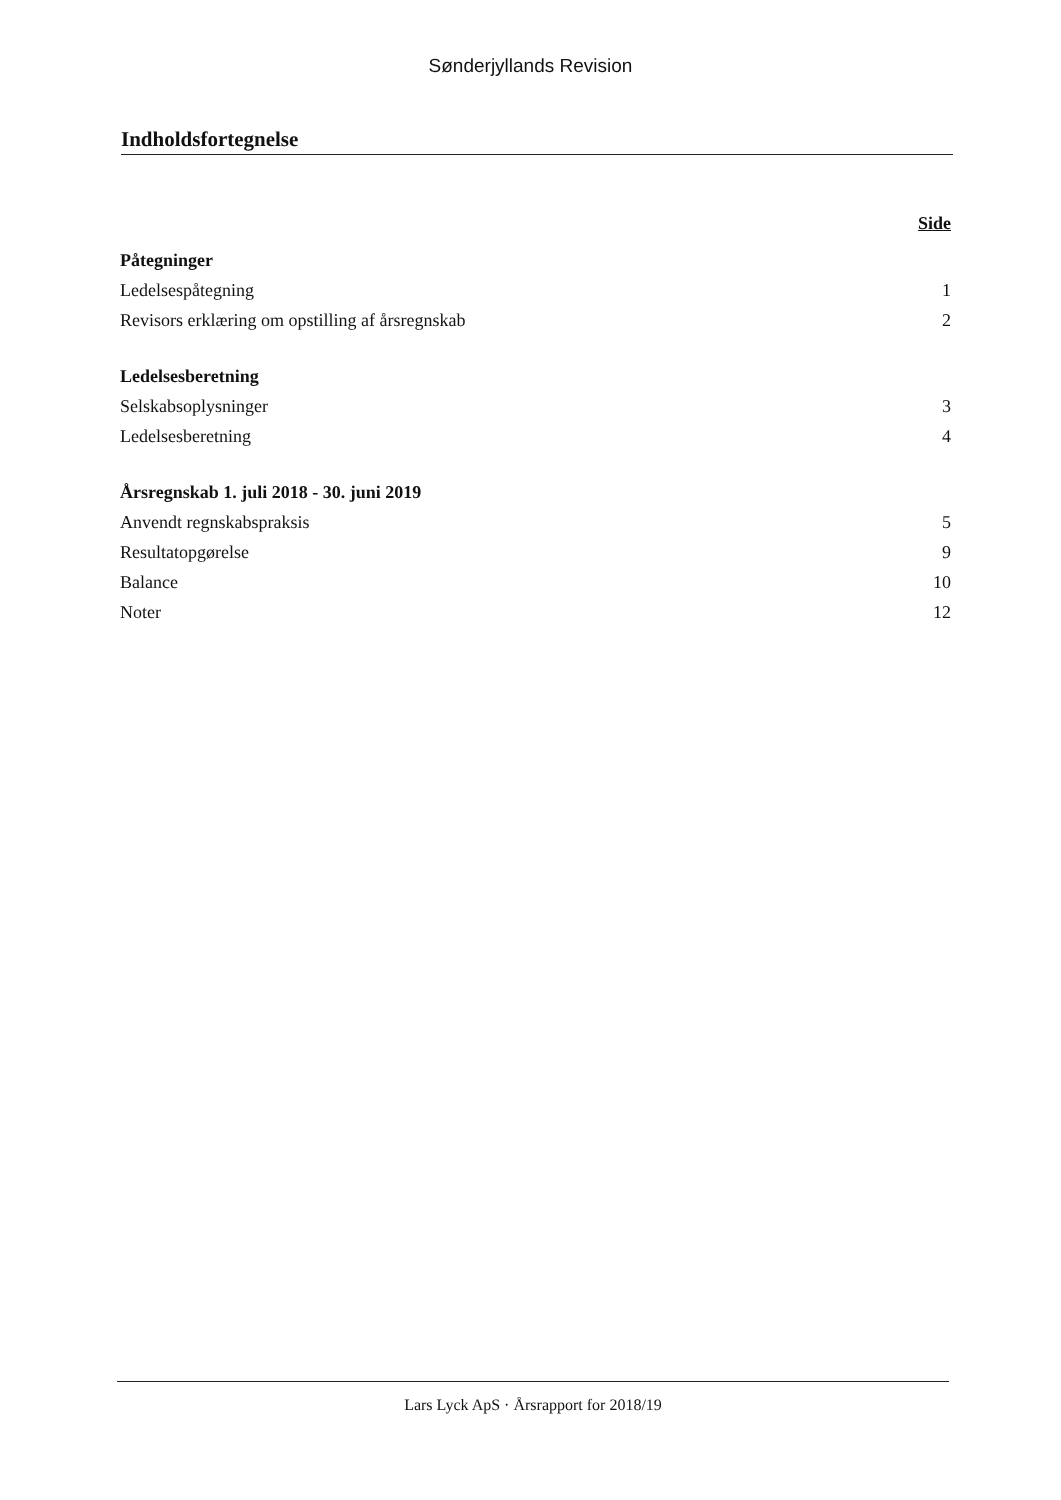Sønderjyllands Revision
Indholdsfortegnelse
Side
Påtegninger
Ledelsespåtegning 1
Revisors erklæring om opstilling af årsregnskab 2
Ledelsesberetning
Selskabsoplysninger 3
Ledelsesberetning 4
Årsregnskab 1. juli 2018 - 30. juni 2019
Anvendt regnskabspraksis 5
Resultatopgørelse 9
Balance 10
Noter 12
Lars Lyck ApS · Årsrapport for 2018/19